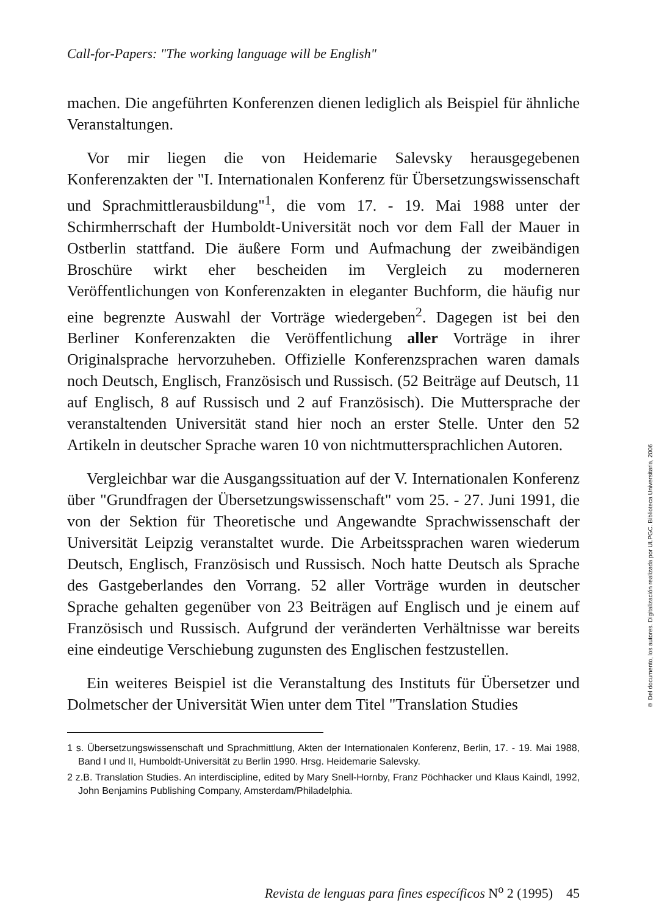Call-for-Papers: "The working language will be English"
machen. Die angeführten Konferenzen dienen lediglich als Beispiel für ähnliche Veranstaltungen.
Vor mir liegen die von Heidemarie Salevsky herausgegebenen Konferenzakten der "I. Internationalen Konferenz für Übersetzungswissenschaft und Sprachmittlerausbildung"<sup>1</sup>, die vom 17. - 19. Mai 1988 unter der Schirmherrschaft der Humboldt-Universität noch vor dem Fall der Mauer in Ostberlin stattfand. Die äußere Form und Aufmachung der zweibändigen Broschüre wirkt eher bescheiden im Vergleich zu moderneren Veröffentlichungen von Konferenzakten in eleganter Buchform, die häufig nur eine begrenzte Auswahl der Vorträge wiedergeben<sup>2</sup>. Dagegen ist bei den Berliner Konferenzakten die Veröffentlichung aller Vorträge in ihrer Originalsprache hervorzuheben. Offizielle Konferenzsprachen waren damals noch Deutsch, Englisch, Französisch und Russisch. (52 Beiträge auf Deutsch, 11 auf Englisch, 8 auf Russisch und 2 auf Französisch). Die Muttersprache der veranstaltenden Universität stand hier noch an erster Stelle. Unter den 52 Artikeln in deutscher Sprache waren 10 von nichtmuttersprachlichen Autoren.
Vergleichbar war die Ausgangssituation auf der V. Internationalen Konferenz über "Grundfragen der Übersetzungswissenschaft" vom 25. - 27. Juni 1991, die von der Sektion für Theoretische und Angewandte Sprachwissenschaft der Universität Leipzig veranstaltet wurde. Die Arbeitssprachen waren wiederum Deutsch, Englisch, Französisch und Russisch. Noch hatte Deutsch als Sprache des Gastgeberlandes den Vorrang. 52 aller Vorträge wurden in deutscher Sprache gehalten gegenüber von 23 Beiträgen auf Englisch und je einem auf Französisch und Russisch. Aufgrund der veränderten Verhältnisse war bereits eine eindeutige Verschiebung zugunsten des Englischen festzustellen.
Ein weiteres Beispiel ist die Veranstaltung des Instituts für Übersetzer und Dolmetscher der Universität Wien unter dem Titel "Translation Studies
1 s. Übersetzungswissenschaft und Sprachmittlung, Akten der Internationalen Konferenz, Berlin, 17. - 19. Mai 1988, Band I und II, Humboldt-Universität zu Berlin 1990. Hrsg. Heidemarie Salevsky.
2 z.B. Translation Studies. An interdiscipline, edited by Mary Snell-Hornby, Franz Pöchhacker und Klaus Kaindl, 1992, John Benjamins Publishing Company, Amsterdam/Philadelphia.
Revista de lenguas para fines específicos N<sup>o</sup> 2 (1995) 45
© Del documento, los autores. Digitalización realizada por ULPGC. Biblioteca Universitaria, 2006